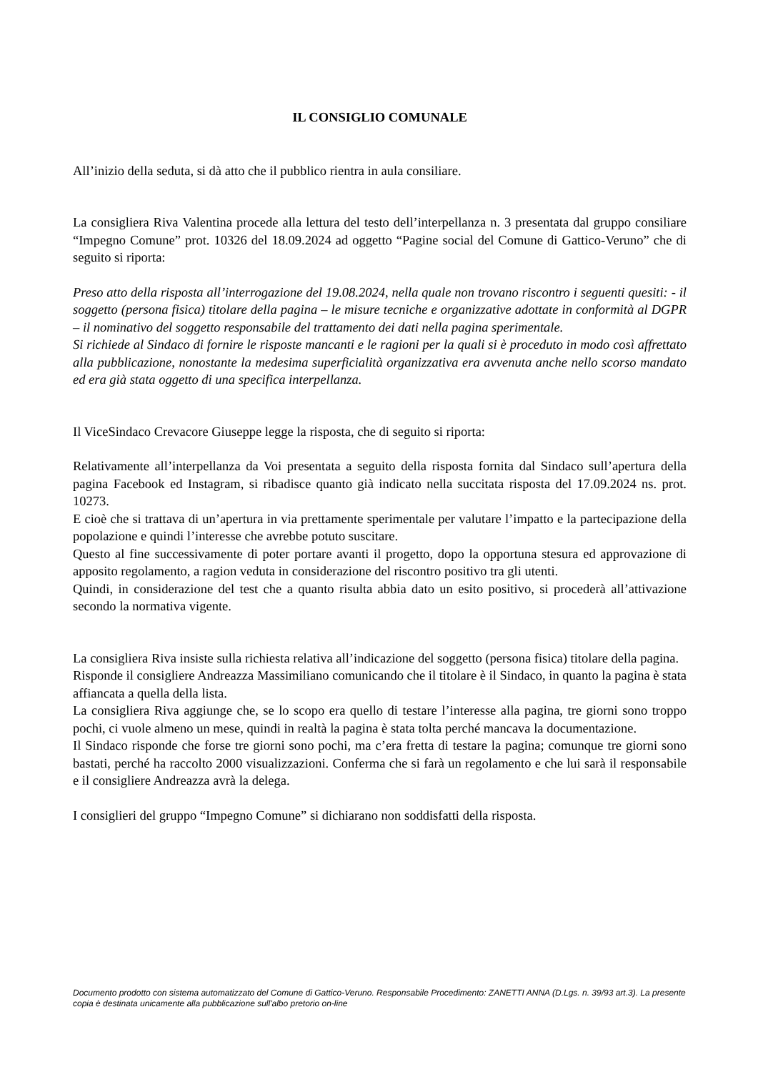IL CONSIGLIO COMUNALE
All’inizio della seduta, si dà atto che il pubblico rientra in aula consiliare.
La consigliera Riva Valentina procede alla lettura del testo dell’interpellanza n. 3 presentata dal gruppo consiliare “Impegno Comune” prot. 10326 del 18.09.2024 ad oggetto “Pagine social del Comune di Gattico-Veruno” che di seguito si riporta:
Preso atto della risposta all’interrogazione del 19.08.2024, nella quale non trovano riscontro i seguenti quesiti: - il soggetto (persona fisica) titolare della pagina – le misure tecniche e organizzative adottate in conformità al DGPR – il nominativo del soggetto responsabile del trattamento dei dati nella pagina sperimentale.
Si richiede al Sindaco di fornire le risposte mancanti e le ragioni per la quali si è proceduto in modo così affrettato alla pubblicazione, nonostante la medesima superficialità organizzativa era avvenuta anche nello scorso mandato ed era già stata oggetto di una specifica interpellanza.
Il ViceSindaco Crevacore Giuseppe legge la risposta, che di seguito si riporta:
Relativamente all’interpellanza da Voi presentata a seguito della risposta fornita dal Sindaco sull’apertura della pagina Facebook ed Instagram, si ribadisce quanto già indicato nella succitata risposta del 17.09.2024 ns. prot. 10273.
E cioè che si trattava di un’apertura in via prettamente sperimentale per valutare l’impatto e la partecipazione della popolazione e quindi l’interesse che avrebbe potuto suscitare.
Questo al fine successivamente di poter portare avanti il progetto, dopo la opportuna stesura ed approvazione di apposito regolamento, a ragion veduta in considerazione del riscontro positivo tra gli utenti.
Quindi, in considerazione del test che a quanto risulta abbia dato un esito positivo, si procederà all’attivazione secondo la normativa vigente.
La consigliera Riva insiste sulla richiesta relativa all’indicazione del soggetto (persona fisica) titolare della pagina.
Risponde il consigliere Andreazza Massimiliano comunicando che il titolare è il Sindaco, in quanto la pagina è stata affiancata a quella della lista.
La consigliera Riva aggiunge che, se lo scopo era quello di testare l’interesse alla pagina, tre giorni sono troppo pochi, ci vuole almeno un mese, quindi in realtà la pagina è stata tolta perché mancava la documentazione.
Il Sindaco risponde che forse tre giorni sono pochi, ma c’era fretta di testare la pagina; comunque tre giorni sono bastati, perché ha raccolto 2000 visualizzazioni. Conferma che si farà un regolamento e che lui sarà il responsabile e il consigliere Andreazza avrà la delega.
I consiglieri del gruppo “Impegno Comune” si dichiarano non soddisfatti della risposta.
Documento prodotto con sistema automatizzato del Comune di Gattico-Veruno. Responsabile Procedimento: ZANETTI ANNA (D.Lgs. n. 39/93 art.3). La presente copia è destinata unicamente alla pubblicazione sull'albo pretorio on-line